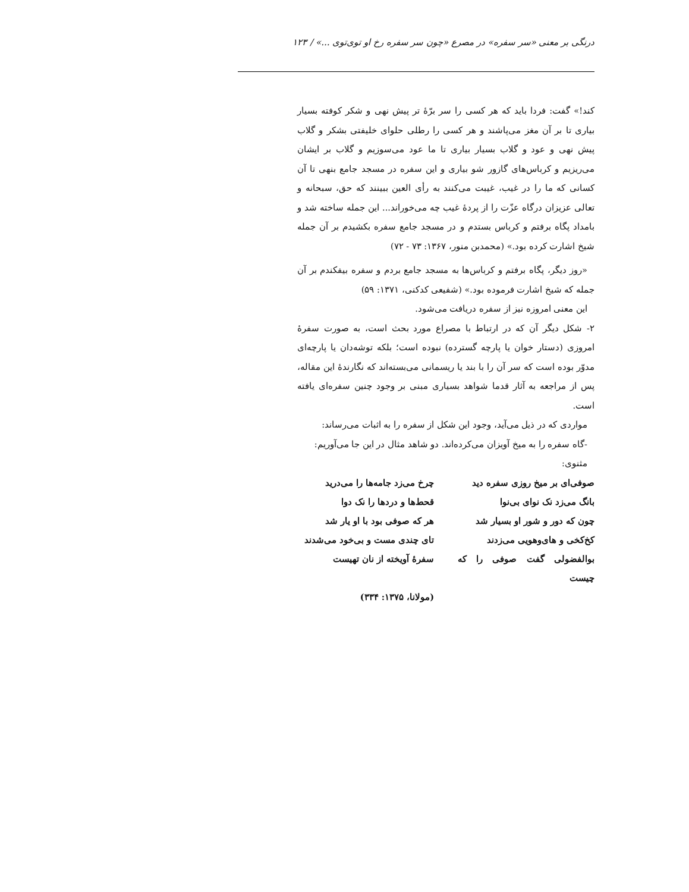درنگی بر معنی «سر سفره» در مصرع «چون سر سفره رخ او توی‌توی ...» / ۱۲۳
کند!» گفت: فردا باید که هر کسی را سر برّهٔ تر پیش نهی و شکر کوفته بسیار بیاری تا بر آن مغز می‌پاشند و هر کسی را رطلی حلوای خلیفتی بشکر و گلاب پیش نهی و عود و گلاب بسیار بیاری تا ما عود می‌سوزیم و گلاب بر ایشان می‌ریزیم و کرباس‌های گازور شو بیاری و این سفره در مسجد جامع بنهی تا آن کسانی که ما را در غیب، غیبت می‌کنند به رأی العین ببینند که حق، سبحانه و تعالی عزیزان درگاه عزّت را از پردهٔ غیب چه می‌خوراند... این جمله ساخته شد و بامداد پگاه برفتم و کرباس بستدم و در مسجد جامع سفره بکشیدم بر آن جمله شیخ اشارت کرده بود.» (محمدبن منور، ۱۳۶۷: ۷۳ - ۷۲)
«روز دیگر، پگاه برفتم و کرباس‌ها به مسجد جامع بردم و سفره بیفکندم بر آن جمله که شیخ اشارت فرموده بود.» (شفیعی کدکنی، ۱۳۷۱: ۵۹)
این معنی امروزه نیز از سفره دریافت می‌شود.
۲- شکل دیگر آن که در ارتباط با مصراع مورد بحث است، به صورت سفرهٔ امروزی (دستار خوان یا پارچه گسترده) نبوده است؛ بلکه توشه‌دان یا پارچه‌ای مدوّر بوده است که سر آن را با بند یا ریسمانی می‌بسته‌اند که نگارندهٔ این مقاله، پس از مراجعه به آثار قدما شواهد بسیاری مبنی بر وجود چنین سفره‌ای یافته است.
مواردی که در ذیل می‌آید، وجود این شکل از سفره را به اثبات می‌رساند:
-گاه سفره را به میخ آویزان می‌کرده‌اند. دو شاهد مثال در این جا می‌آوریم:
مثنوی:
صوفی‌ای بر میخ روزی سفره دید
چرخ می‌زد جامه‌ها را می‌درید
بانگ می‌زد نک نوای بی‌نوا
قحط‌ها و دردها را نک دوا
چون که دور و شور او بسیار شد
هر که صوفی بود با او یار شد
کخ‌کخی و های‌وهویی می‌زدند
تای چندی مست و بی‌خود می‌شدند
بوالفضولی گفت صوفی را که چیست
سفرهٔ آویخته از نان تهیست
(مولانا، ۱۳۷۵: ۳۳۴)